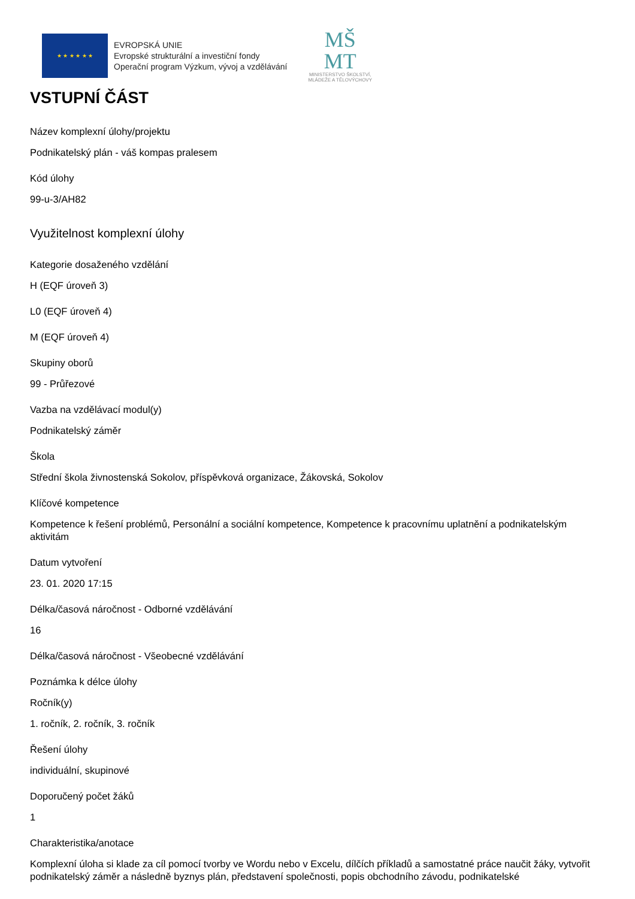★ ★ ★ ★ ★ ★
EVROPSKÁ UNIE
Evropské strukturální a investiční fondy
Operační program Výzkum, vývoj a vzdělávání
MŠ
MT
MINISTERSTVO ŠKOLSTVÍ,
MLÁDEŽE A TĚLOVÝCHOVY
VSTUPNÍ ČÁST
Název komplexní úlohy/projektu
Podnikatelský plán - váš kompas pralesem
Kód úlohy
99-u-3/AH82
Využitelnost komplexní úlohy
Kategorie dosaženého vzdělání
H (EQF úroveň 3)
L0 (EQF úroveň 4)
M (EQF úroveň 4)
Skupiny oborů
99 - Průřezové
Vazba na vzdělávací modul(y)
Podnikatelský záměr
Škola
Střední škola živnostenská Sokolov, příspěvková organizace, Žákovská, Sokolov
Klíčové kompetence
Kompetence k řešení problémů, Personální a sociální kompetence, Kompetence k pracovnímu uplatnění a podnikatelským aktivitám
Datum vytvoření
23. 01. 2020 17:15
Délka/časová náročnost - Odborné vzdělávání
16
Délka/časová náročnost - Všeobecné vzdělávání
Poznámka k délce úlohy
Ročník(y)
1. ročník, 2. ročník, 3. ročník
Řešení úlohy
individuální, skupinové
Doporučený počet žáků
1
Charakteristika/anotace
Komplexní úloha si klade za cíl pomocí tvorby ve Wordu nebo v Excelu, dílčích příkladů a samostatné práce naučit žáky, vytvořit podnikatelský záměr a následně byznys plán, představení společnosti, popis obchodního závodu, podnikatelské